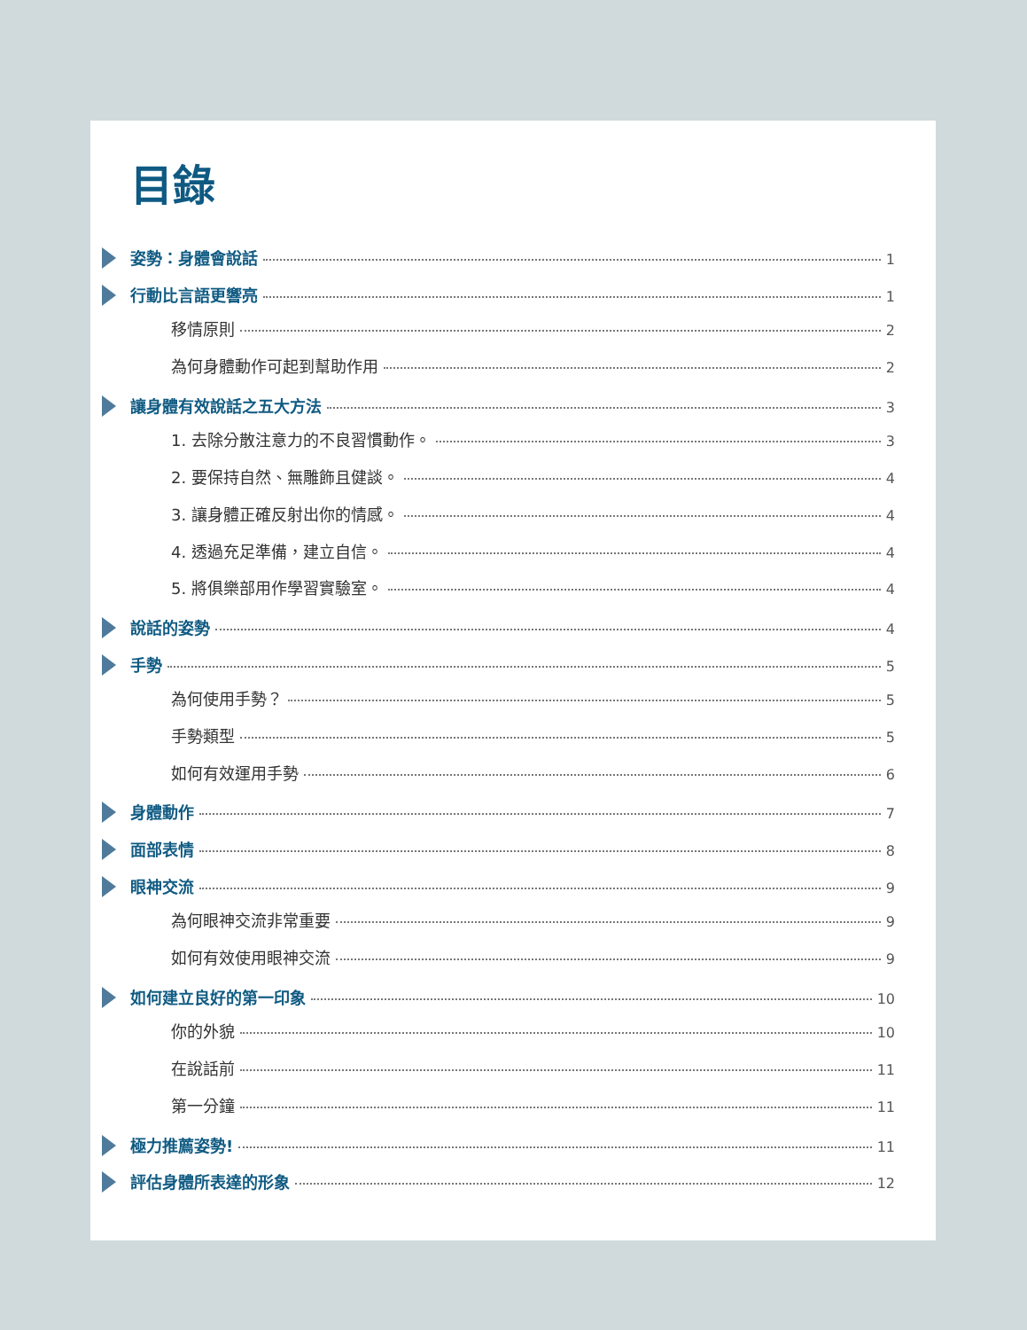目錄
姿勢：身體會說話 1
行動比言語更響亮 1
移情原則 2
為何身體動作可起到幫助作用 2
讓身體有效說話之五大方法 3
1. 去除分散注意力的不良習慣動作。 3
2. 要保持自然、無雕飾且健談。 4
3. 讓身體正確反射出你的情感。 4
4. 透過充足準備，建立自信。 4
5. 將俱樂部用作學習實驗室。 4
說話的姿勢 4
手勢 5
為何使用手勢？ 5
手勢類型 5
如何有效運用手勢 6
身體動作 7
面部表情 8
眼神交流 9
為何眼神交流非常重要 9
如何有效使用眼神交流 9
如何建立良好的第一印象 10
你的外貌 10
在說話前 11
第一分鐘 11
極力推薦姿勢! 11
評估身體所表達的形象 12